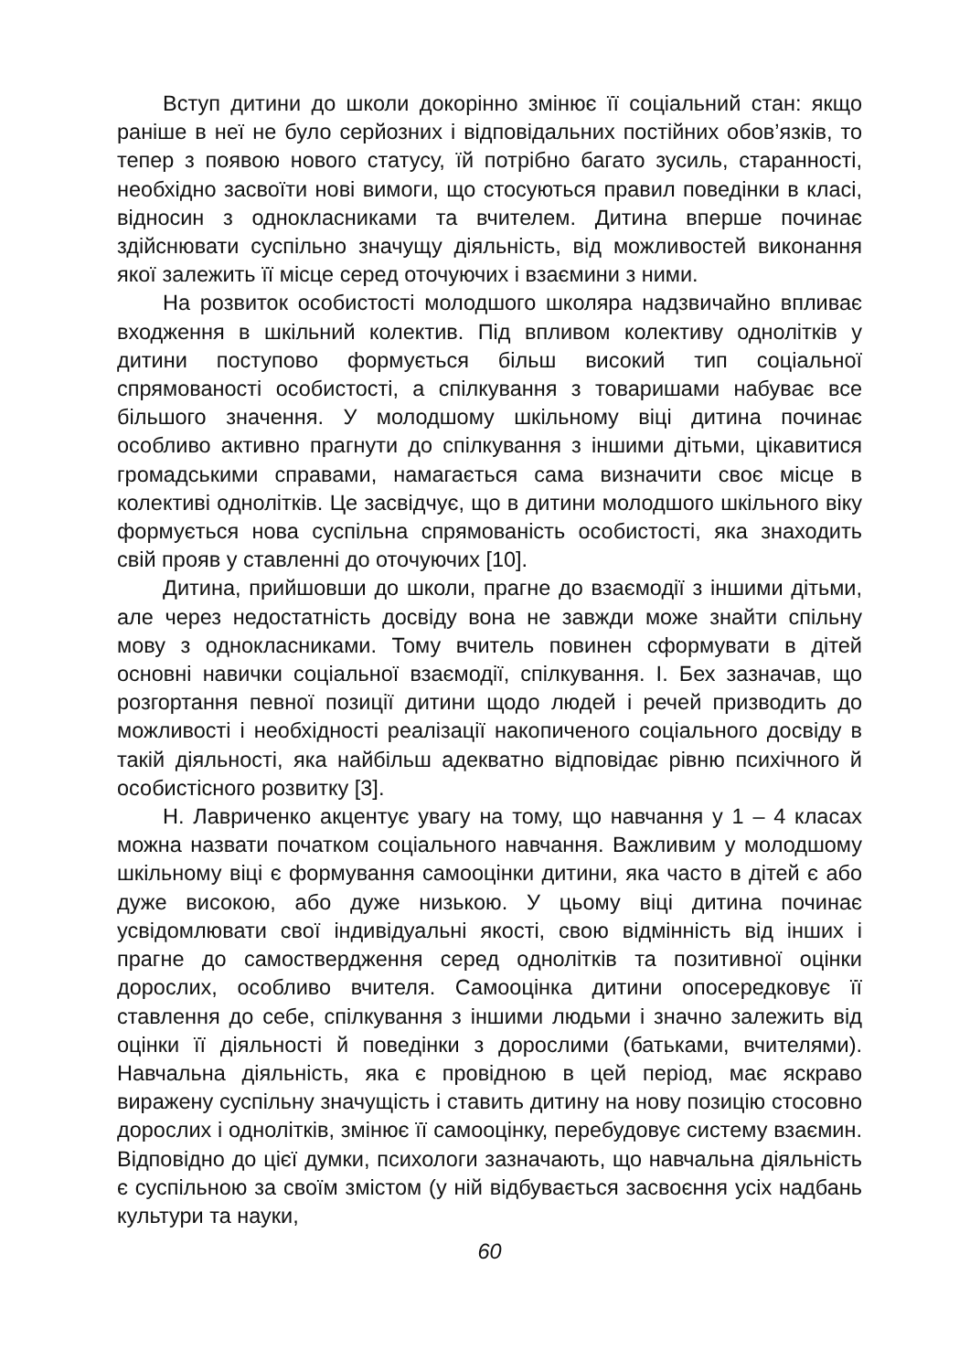Вступ дитини до школи докорінно змінює її соціальний стан: якщо раніше в неї не було серйозних і відповідальних постійних обов’язків, то тепер з появою нового статусу, їй потрібно багато зусиль, старанності, необхідно засвоїти нові вимоги, що стосуються правил поведінки в класі, відносин з однокласниками та вчителем. Дитина вперше починає здійснювати суспільно значущу діяльність, від можливостей виконання якої залежить її місце серед оточуючих і взаємини з ними.
На розвиток особистості молодшого школяра надзвичайно впливає входження в шкільний колектив. Під впливом колективу однолітків у дитини поступово формується більш високий тип соціальної спрямованості особистості, а спілкування з товаришами набуває все більшого значення. У молодшому шкільному віці дитина починає особливо активно прагнути до спілкування з іншими дітьми, цікавитися громадськими справами, намагається сама визначити своє місце в колективі однолітків. Це засвідчує, що в дитини молодшого шкільного віку формується нова суспільна спрямованість особистості, яка знаходить свій прояв у ставленні до оточуючих [10].
Дитина, прийшовши до школи, прагне до взаємодії з іншими дітьми, але через недостатність досвіду вона не завжди може знайти спільну мову з однокласниками. Тому вчитель повинен сформувати в дітей основні навички соціальної взаємодії, спілкування. І. Бех зазначав, що розгортання певної позиції дитини щодо людей і речей призводить до можливості і необхідності реалізації накопиченого соціального досвіду в такій діяльності, яка найбільш адекватно відповідає рівню психічного й особистісного розвитку [3].
Н. Лавриченко акцентує увагу на тому, що навчання у 1 – 4 класах можна назвати початком соціального навчання. Важливим у молодшому шкільному віці є формування самооцінки дитини, яка часто в дітей є або дуже високою, або дуже низькою. У цьому віці дитина починає усвідомлювати свої індивідуальні якості, свою відмінність від інших і прагне до самоствердження серед однолітків та позитивної оцінки дорослих, особливо вчителя. Самооцінка дитини опосередковує її ставлення до себе, спілкування з іншими людьми і значно залежить від оцінки її діяльності й поведінки з дорослими (батьками, вчителями). Навчальна діяльність, яка є провідною в цей період, має яскраво виражену суспільну значущість і ставить дитину на нову позицію стосовно дорослих і однолітків, змінює її самооцінку, перебудовує систему взаємин. Відповідно до цієї думки, психологи зазначають, що навчальна діяльність є суспільною за своїм змістом (у ній відбувається засвоєння усіх надбань культури та науки,
60